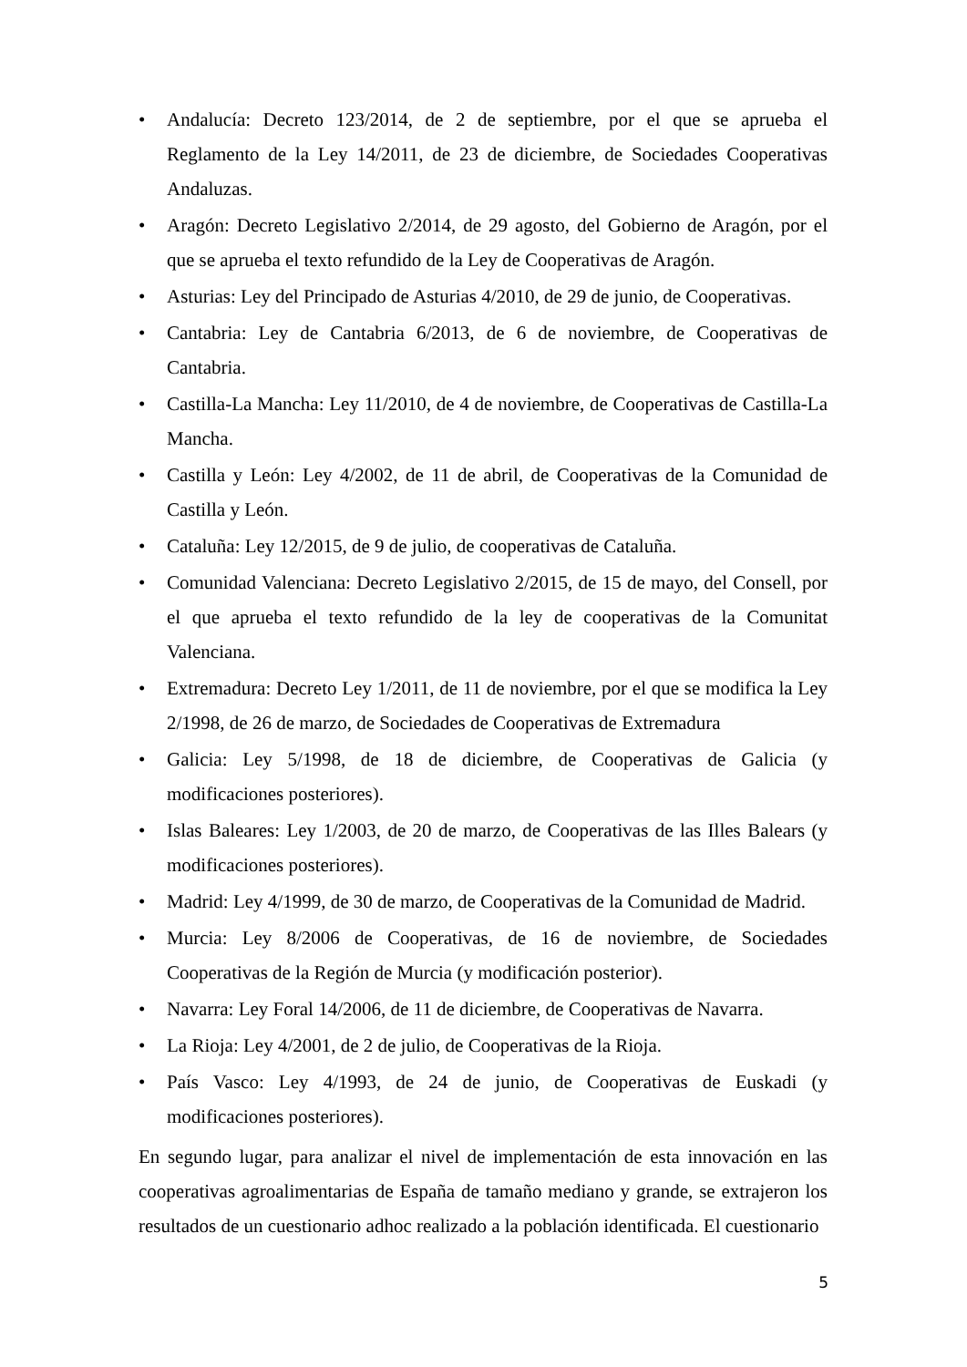• Andalucía: Decreto 123/2014, de 2 de septiembre, por el que se aprueba el Reglamento de la Ley 14/2011, de 23 de diciembre, de Sociedades Cooperativas Andaluzas.
• Aragón: Decreto Legislativo 2/2014, de 29 agosto, del Gobierno de Aragón, por el que se aprueba el texto refundido de la Ley de Cooperativas de Aragón.
• Asturias: Ley del Principado de Asturias 4/2010, de 29 de junio, de Cooperativas.
• Cantabria: Ley de Cantabria 6/2013, de 6 de noviembre, de Cooperativas de Cantabria.
• Castilla-La Mancha: Ley 11/2010, de 4 de noviembre, de Cooperativas de Castilla-La Mancha.
• Castilla y León: Ley 4/2002, de 11 de abril, de Cooperativas de la Comunidad de Castilla y León.
• Cataluña: Ley 12/2015, de 9 de julio, de cooperativas de Cataluña.
• Comunidad Valenciana: Decreto Legislativo 2/2015, de 15 de mayo, del Consell, por el que aprueba el texto refundido de la ley de cooperativas de la Comunitat Valenciana.
• Extremadura: Decreto Ley 1/2011, de 11 de noviembre, por el que se modifica la Ley 2/1998, de 26 de marzo, de Sociedades de Cooperativas de Extremadura
• Galicia: Ley 5/1998, de 18 de diciembre, de Cooperativas de Galicia (y modificaciones posteriores).
• Islas Baleares: Ley 1/2003, de 20 de marzo, de Cooperativas de las Illes Balears (y modificaciones posteriores).
• Madrid: Ley 4/1999, de 30 de marzo, de Cooperativas de la Comunidad de Madrid.
• Murcia: Ley 8/2006 de Cooperativas, de 16 de noviembre, de Sociedades Cooperativas de la Región de Murcia (y modificación posterior).
• Navarra: Ley Foral 14/2006, de 11 de diciembre, de Cooperativas de Navarra.
• La Rioja: Ley 4/2001, de 2 de julio, de Cooperativas de la Rioja.
• País Vasco: Ley 4/1993, de 24 de junio, de Cooperativas de Euskadi (y modificaciones posteriores).
En segundo lugar, para analizar el nivel de implementación de esta innovación en las cooperativas agroalimentarias de España de tamaño mediano y grande, se extrajeron los resultados de un cuestionario adhoc realizado a la población identificada. El cuestionario
5